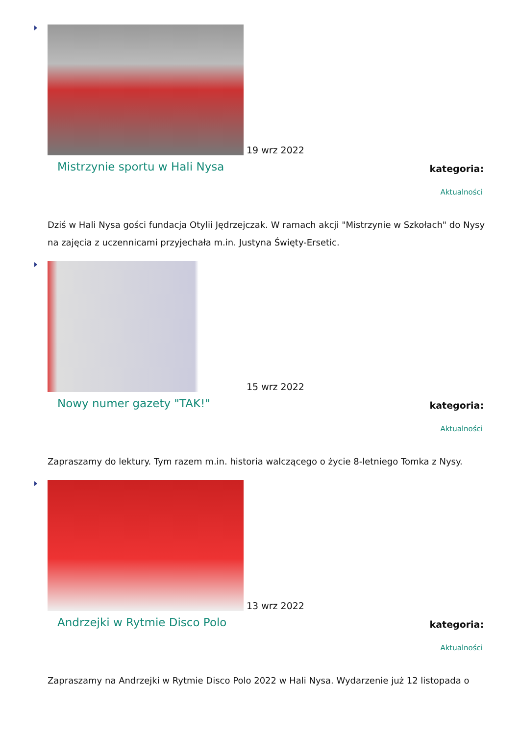19 wrz 2022
Mistrzynie sportu w Hali Nysa
kategoria:
Aktualności
Dziś w Hali Nysa gości fundacja Otylii Jędrzejczak. W ramach akcji "Mistrzynie w Szkołach" do Nysy na zajęcia z uczennicami przyjechała m.in. Justyna Święty-Ersetic.
15 wrz 2022
Nowy numer gazety "TAK!"
kategoria:
Aktualności
Zapraszamy do lektury. Tym razem m.in. historia walczącego o życie 8-letniego Tomka z Nysy.
13 wrz 2022
Andrzejki w Rytmie Disco Polo
kategoria:
Aktualności
Zapraszamy na Andrzejki w Rytmie Disco Polo 2022 w Hali Nysa. Wydarzenie już 12 listopada o